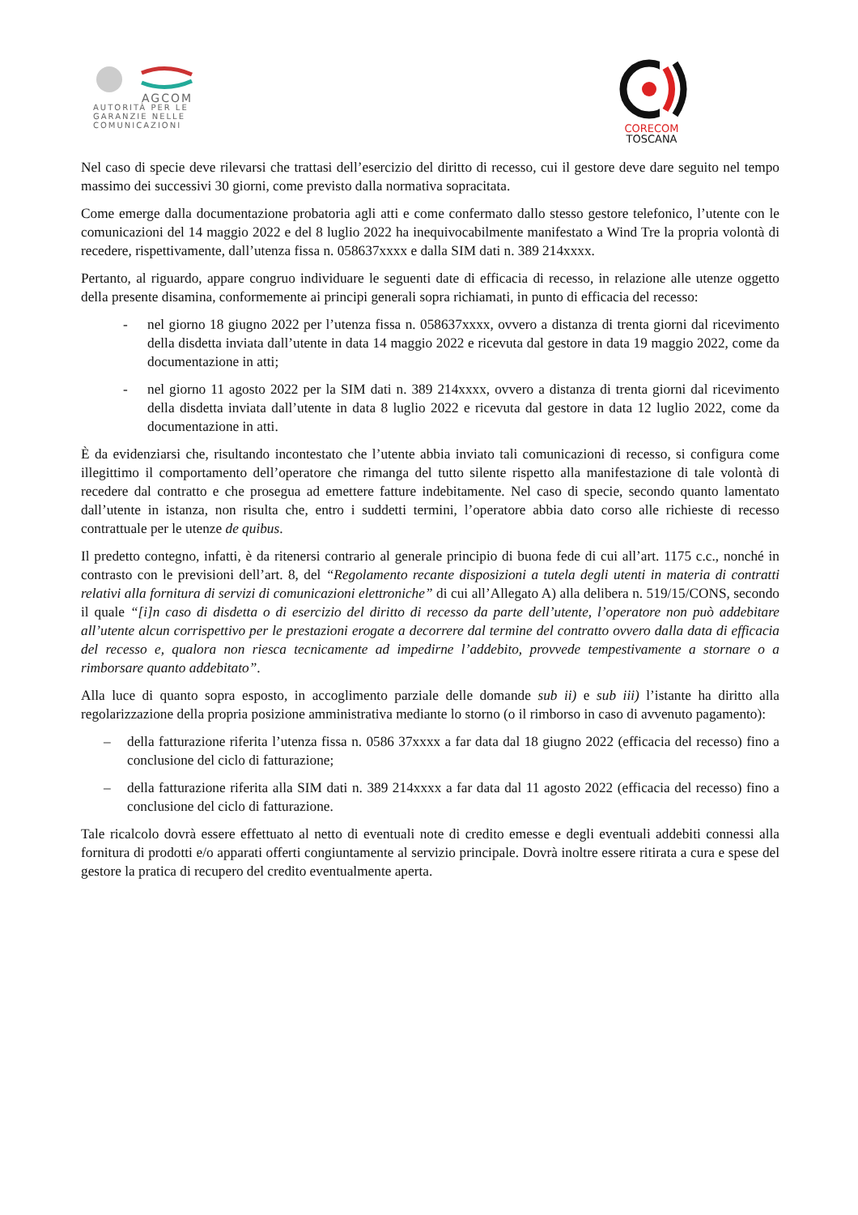AGCOM
AUTORITÀ PER LE
GARANZIE NELLE
COMUNICAZIONI
CORECOM
TOSCANA
Nel caso di specie deve rilevarsi che trattasi dell’esercizio del diritto di recesso, cui il gestore deve dare seguito nel tempo massimo dei successivi 30 giorni, come previsto dalla normativa sopracitata.
Come emerge dalla documentazione probatoria agli atti e come confermato dallo stesso gestore telefonico, l’utente con le comunicazioni del 14 maggio 2022 e del 8 luglio 2022 ha inequivocabilmente manifestato a Wind Tre la propria volontà di recedere, rispettivamente, dall’utenza fissa n. 058637xxxx e dalla SIM dati n. 389 214xxxx.
Pertanto, al riguardo, appare congruo individuare le seguenti date di efficacia di recesso, in relazione alle utenze oggetto della presente disamina, conformemente ai principi generali sopra richiamati, in punto di efficacia del recesso:
- nel giorno 18 giugno 2022 per l’utenza fissa n. 058637xxxx, ovvero a distanza di trenta giorni dal ricevimento della disdetta inviata dall’utente in data 14 maggio 2022 e ricevuta dal gestore in data 19 maggio 2022, come da documentazione in atti;
- nel giorno 11 agosto 2022 per la SIM dati n. 389 214xxxx, ovvero a distanza di trenta giorni dal ricevimento della disdetta inviata dall’utente in data 8 luglio 2022 e ricevuta dal gestore in data 12 luglio 2022, come da documentazione in atti.
È da evidenziarsi che, risultando incontestato che l’utente abbia inviato tali comunicazioni di recesso, si configura come illegittimo il comportamento dell’operatore che rimanga del tutto silente rispetto alla manifestazione di tale volontà di recedere dal contratto e che prosegua ad emettere fatture indebitamente. Nel caso di specie, secondo quanto lamentato dall’utente in istanza, non risulta che, entro i suddetti termini, l’operatore abbia dato corso alle richieste di recesso contrattuale per le utenze de quibus.
Il predetto contegno, infatti, è da ritenersi contrario al generale principio di buona fede di cui all’art. 1175 c.c., nonché in contrasto con le previsioni dell’art. 8, del “Regolamento recante disposizioni a tutela degli utenti in materia di contratti relativi alla fornitura di servizi di comunicazioni elettroniche” di cui all’Allegato A) alla delibera n. 519/15/CONS, secondo il quale “[i]n caso di disdetta o di esercizio del diritto di recesso da parte dell’utente, l’operatore non può addebitare all’utente alcun corrispettivo per le prestazioni erogate a decorrere dal termine del contratto ovvero dalla data di efficacia del recesso e, qualora non riesca tecnicamente ad impedirne l’addebito, provvede tempestivamente a stornare o a rimborsare quanto addebitato”.
Alla luce di quanto sopra esposto, in accoglimento parziale delle domande sub ii) e sub iii) l’istante ha diritto alla regolarizzazione della propria posizione amministrativa mediante lo storno (o il rimborso in caso di avvenuto pagamento):
– della fatturazione riferita l’utenza fissa n. 0586 37xxxx a far data dal 18 giugno 2022 (efficacia del recesso) fino a conclusione del ciclo di fatturazione;
– della fatturazione riferita alla SIM dati n. 389 214xxxx a far data dal 11 agosto 2022 (efficacia del recesso) fino a conclusione del ciclo di fatturazione.
Tale ricalcolo dovrà essere effettuato al netto di eventuali note di credito emesse e degli eventuali addebiti connessi alla fornitura di prodotti e/o apparati offerti congiuntamente al servizio principale. Dovrà inoltre essere ritirata a cura e spese del gestore la pratica di recupero del credito eventualmente aperta.